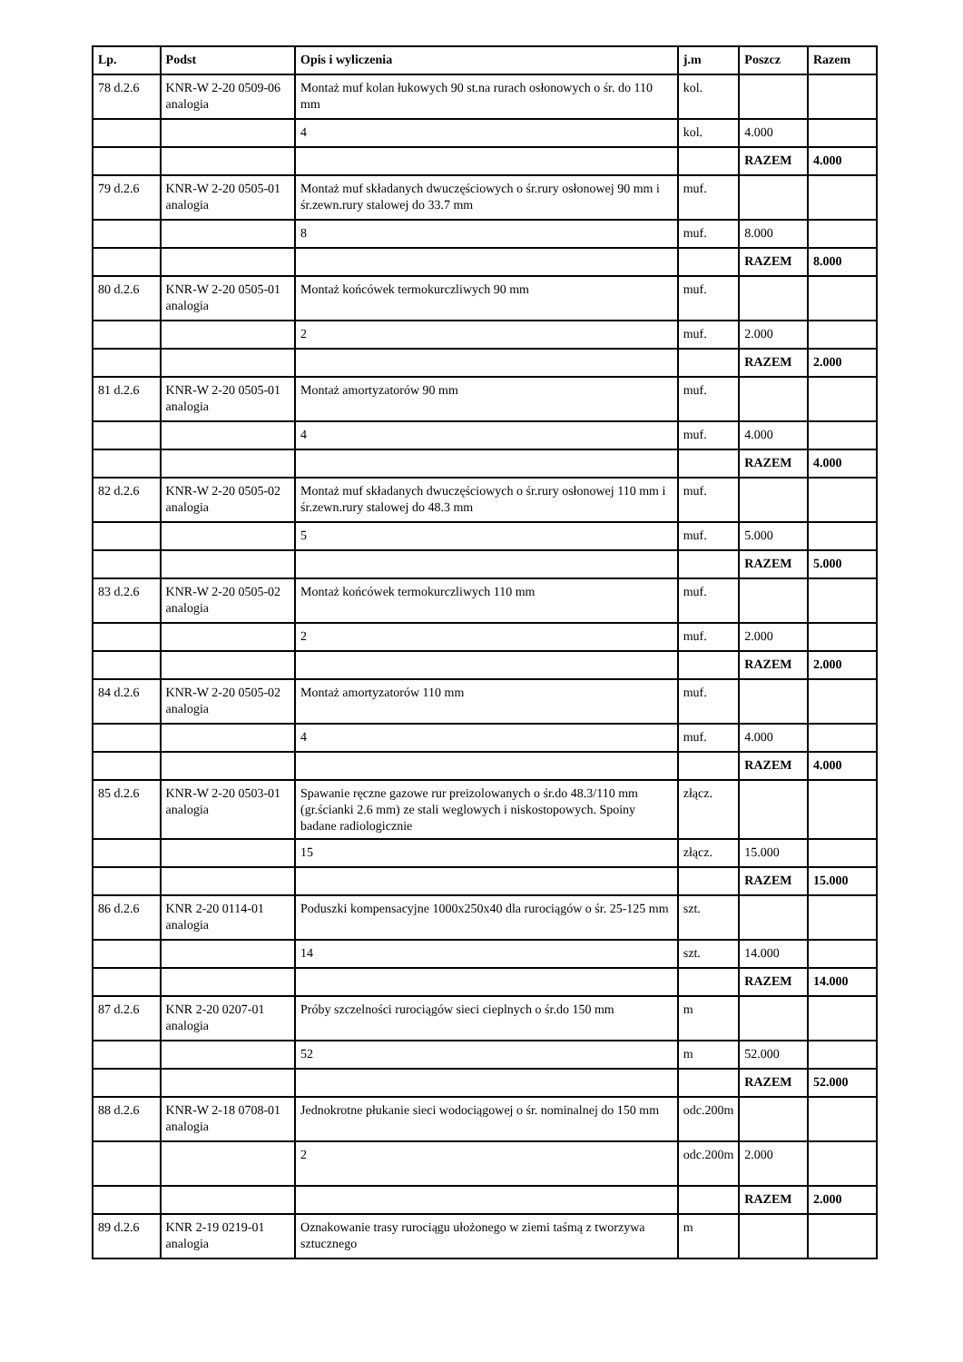| Lp. | Podst | Opis i wyliczenia | j.m | Poszcz | Razem |
| --- | --- | --- | --- | --- | --- |
| 78 d.2.6 | KNR-W 2-20 0509-06 analogia | Montaż muf kolan łukowych 90 st.na rurach osłonowych o śr. do 110 mm | kol. | | |
| | | 4 | kol. | 4.000 | |
| | | | | RAZEM | 4.000 |
| 79 d.2.6 | KNR-W 2-20 0505-01 analogia | Montaż muf składanych dwuczęściowych o śr.rury osłonowej 90 mm i śr.zewn.rury stalowej do 33.7 mm | muf. | | |
| | | 8 | muf. | 8.000 | |
| | | | | RAZEM | 8.000 |
| 80 d.2.6 | KNR-W 2-20 0505-01 analogia | Montaż końcówek termokurczliwych 90 mm | muf. | | |
| | | 2 | muf. | 2.000 | |
| | | | | RAZEM | 2.000 |
| 81 d.2.6 | KNR-W 2-20 0505-01 analogia | Montaż amortyzatorów 90 mm | muf. | | |
| | | 4 | muf. | 4.000 | |
| | | | | RAZEM | 4.000 |
| 82 d.2.6 | KNR-W 2-20 0505-02 analogia | Montaż muf składanych dwuczęściowych o śr.rury osłonowej 110 mm i śr.zewn.rury stalowej do 48.3 mm | muf. | | |
| | | 5 | muf. | 5.000 | |
| | | | | RAZEM | 5.000 |
| 83 d.2.6 | KNR-W 2-20 0505-02 analogia | Montaż końcówek termokurczliwych 110 mm | muf. | | |
| | | 2 | muf. | 2.000 | |
| | | | | RAZEM | 2.000 |
| 84 d.2.6 | KNR-W 2-20 0505-02 analogia | Montaż amortyzatorów 110 mm | muf. | | |
| | | 4 | muf. | 4.000 | |
| | | | | RAZEM | 4.000 |
| 85 d.2.6 | KNR-W 2-20 0503-01 analogia | Spawanie ręczne gazowe rur preizolowanych o śr.do 48.3/110 mm (gr.ścianki 2.6 mm) ze stali weglowych i niskostopowych. Spoiny badane radiologicznie | złącz. | | |
| | | 15 | złącz. | 15.000 | |
| | | | | RAZEM | 15.000 |
| 86 d.2.6 | KNR 2-20 0114-01 analogia | Poduszki kompensacyjne 1000x250x40 dla rurociągów o śr. 25-125 mm | szt. | | |
| | | 14 | szt. | 14.000 | |
| | | | | RAZEM | 14.000 |
| 87 d.2.6 | KNR 2-20 0207-01 analogia | Próby szczelności rurociągów sieci cieplnych o śr.do 150 mm | m | | |
| | | 52 | m | 52.000 | |
| | | | | RAZEM | 52.000 |
| 88 d.2.6 | KNR-W 2-18 0708-01 analogia | Jednokrotne płukanie sieci wodociągowej o śr. nominalnej do 150 mm | odc.200m | | |
| | | 2 | odc.200m | 2.000 | |
| | | | | RAZEM | 2.000 |
| 89 d.2.6 | KNR 2-19 0219-01 analogia | Oznakowanie trasy rurociągu ułożonego w ziemi taśmą z tworzywa sztucznego | m | | |